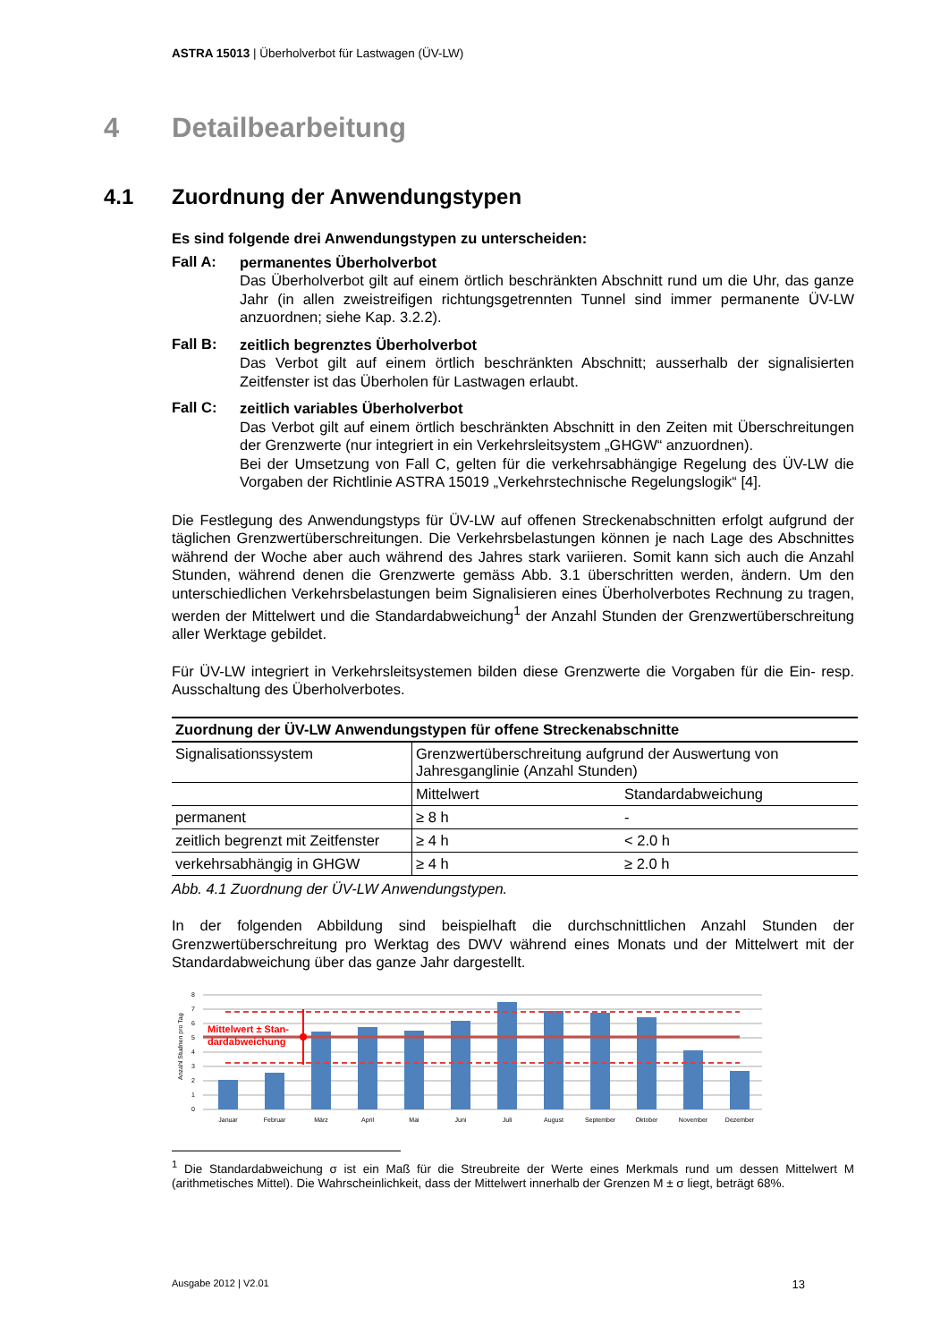ASTRA 15013 | Überholverbot für Lastwagen (ÜV-LW)
4 Detailbearbeitung
4.1 Zuordnung der Anwendungstypen
Es sind folgende drei Anwendungstypen zu unterscheiden:
Fall A:
permanentes Überholverbot
Das Überholverbot gilt auf einem örtlich beschränkten Abschnitt rund um die Uhr, das ganze Jahr (in allen zweistreifigen richtungsgetrennten Tunnel sind immer permanente ÜV-LW anzuordnen; siehe Kap. 3.2.2).
Fall B:
zeitlich begrenztes Überholverbot
Das Verbot gilt auf einem örtlich beschränkten Abschnitt; ausserhalb der signalisierten Zeitfenster ist das Überholen für Lastwagen erlaubt.
Fall C:
zeitlich variables Überholverbot
Das Verbot gilt auf einem örtlich beschränkten Abschnitt in den Zeiten mit Überschreitungen der Grenzwerte (nur integriert in ein Verkehrsleitsystem „GHGW“ anzuordnen).
Bei der Umsetzung von Fall C, gelten für die verkehrsabhängige Regelung des ÜV-LW die Vorgaben der Richtlinie ASTRA 15019 „Verkehrstechnische Regelungslogik“ [4].
Die Festlegung des Anwendungstyps für ÜV-LW auf offenen Streckenabschnitten erfolgt aufgrund der täglichen Grenzwertüberschreitungen. Die Verkehrsbelastungen können je nach Lage des Abschnittes während der Woche aber auch während des Jahres stark variieren. Somit kann sich auch die Anzahl Stunden, während denen die Grenzwerte gemäss Abb. 3.1 überschritten werden, ändern. Um den unterschiedlichen Verkehrsbelastungen beim Signalisieren eines Überholverbotes Rechnung zu tragen, werden der Mittelwert und die Standardabweichung<sup>1</sup> der Anzahl Stunden der Grenzwertüberschreitung aller Werktage gebildet.
Für ÜV-LW integriert in Verkehrsleitsystemen bilden diese Grenzwerte die Vorgaben für die Ein- resp. Ausschaltung des Überholverbotes.
| Zuordnung der ÜV-LW Anwendungstypen für offene Streckenabschnitte | | |
| --- | --- | --- |
| Signalisationssystem | Grenzwertüberschreitung aufgrund der Auswertung von Jahresganglinie (Anzahl Stunden) | |
| | Mittelwert | Standardabweichung |
| permanent | ≥ 8 h | - |
| zeitlich begrenzt mit Zeitfenster | ≥ 4 h | < 2.0 h |
| verkehrsabhängig in GHGW | ≥ 4 h | ≥ 2.0 h |
Abb. 4.1 Zuordnung der ÜV-LW Anwendungstypen.
In der folgenden Abbildung sind beispielhaft die durchschnittlichen Anzahl Stunden der Grenzwertüberschreitung pro Werktag des DWV während eines Monats und der Mittelwert mit der Standardabweichung über das ganze Jahr dargestellt.
Anzahl Studnen pro Tag
8
7
6
5
4
3
2
1
0
Mittelwert ± Stan-
dardabweichung
Januar
Februar
März
April
Mai
Juni
Juli
August
September
Oktober
November
Dezember
<sup>1</sup> Die Standardabweichung σ ist ein Maß für die Streubreite der Werte eines Merkmals rund um dessen Mittelwert M (arithmetisches Mittel). Die Wahrscheinlichkeit, dass der Mittelwert innerhalb der Grenzen M ± σ liegt, beträgt 68%.
Ausgabe 2012 | V2.01 13